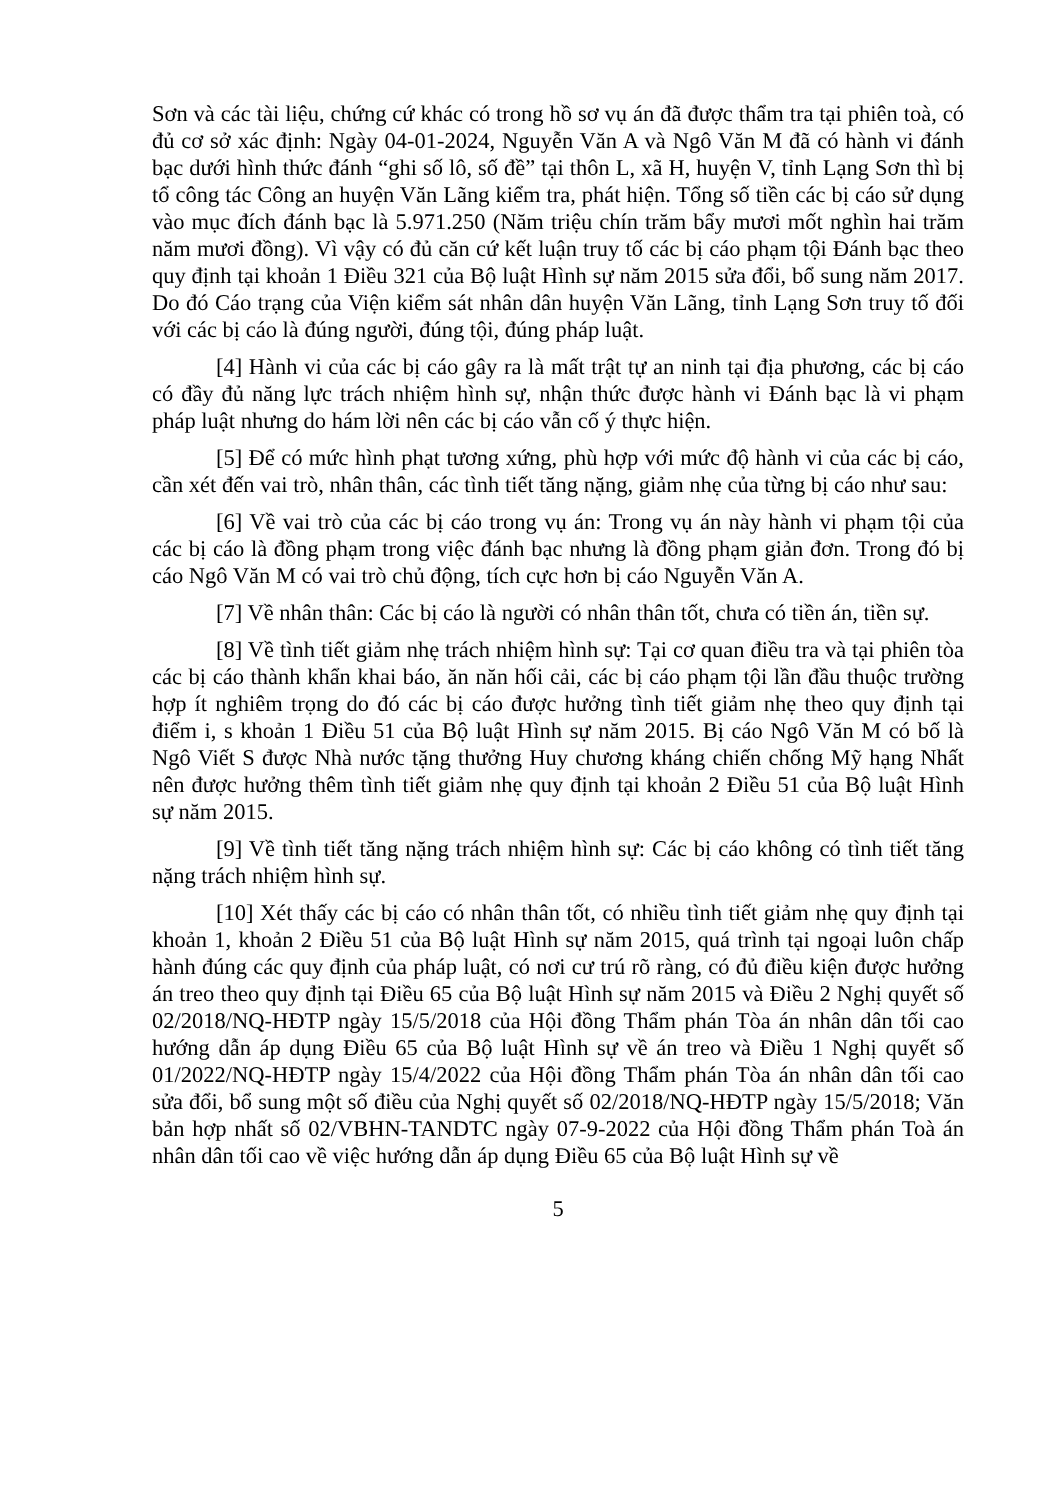Sơn và các tài liệu, chứng cứ khác có trong hồ sơ vụ án đã được thẩm tra tại phiên toà, có đủ cơ sở xác định: Ngày 04-01-2024, Nguyễn Văn A và Ngô Văn M đã có hành vi đánh bạc dưới hình thức đánh “ghi số lô, số đề” tại thôn L, xã H, huyện V, tỉnh Lạng Sơn thì bị tổ công tác Công an huyện Văn Lãng kiểm tra, phát hiện. Tổng số tiền các bị cáo sử dụng vào mục đích đánh bạc là 5.971.250 (Năm triệu chín trăm bẩy mươi mốt nghìn hai trăm năm mươi đồng). Vì vậy có đủ căn cứ kết luận truy tố các bị cáo phạm tội Đánh bạc theo quy định tại khoản 1 Điều 321 của Bộ luật Hình sự năm 2015 sửa đổi, bổ sung năm 2017. Do đó Cáo trạng của Viện kiểm sát nhân dân huyện Văn Lãng, tỉnh Lạng Sơn truy tố đối với các bị cáo là đúng người, đúng tội, đúng pháp luật.
[4] Hành vi của các bị cáo gây ra là mất trật tự an ninh tại địa phương, các bị cáo có đầy đủ năng lực trách nhiệm hình sự, nhận thức được hành vi Đánh bạc là vi phạm pháp luật nhưng do hám lời nên các bị cáo vẫn cố ý thực hiện.
[5] Để có mức hình phạt tương xứng, phù hợp với mức độ hành vi của các bị cáo, cần xét đến vai trò, nhân thân, các tình tiết tăng nặng, giảm nhẹ của từng bị cáo như sau:
[6] Về vai trò của các bị cáo trong vụ án: Trong vụ án này hành vi phạm tội của các bị cáo là đồng phạm trong việc đánh bạc nhưng là đồng phạm giản đơn. Trong đó bị cáo Ngô Văn M có vai trò chủ động, tích cực hơn bị cáo Nguyễn Văn A.
[7] Về nhân thân: Các bị cáo là người có nhân thân tốt, chưa có tiền án, tiền sự.
[8] Về tình tiết giảm nhẹ trách nhiệm hình sự: Tại cơ quan điều tra và tại phiên tòa các bị cáo thành khẩn khai báo, ăn năn hối cải, các bị cáo phạm tội lần đầu thuộc trường hợp ít nghiêm trọng do đó các bị cáo được hưởng tình tiết giảm nhẹ theo quy định tại điểm i, s khoản 1 Điều 51 của Bộ luật Hình sự năm 2015. Bị cáo Ngô Văn M có bố là Ngô Viết S được Nhà nước tặng thưởng Huy chương kháng chiến chống Mỹ hạng Nhất nên được hưởng thêm tình tiết giảm nhẹ quy định tại khoản 2 Điều 51 của Bộ luật Hình sự năm 2015.
[9] Về tình tiết tăng nặng trách nhiệm hình sự: Các bị cáo không có tình tiết tăng nặng trách nhiệm hình sự.
[10] Xét thấy các bị cáo có nhân thân tốt, có nhiều tình tiết giảm nhẹ quy định tại khoản 1, khoản 2 Điều 51 của Bộ luật Hình sự năm 2015, quá trình tại ngoại luôn chấp hành đúng các quy định của pháp luật, có nơi cư trú rõ ràng, có đủ điều kiện được hưởng án treo theo quy định tại Điều 65 của Bộ luật Hình sự năm 2015 và Điều 2 Nghị quyết số 02/2018/NQ-HĐTP ngày 15/5/2018 của Hội đồng Thẩm phán Tòa án nhân dân tối cao hướng dẫn áp dụng Điều 65 của Bộ luật Hình sự về án treo và Điều 1 Nghị quyết số 01/2022/NQ-HĐTP ngày 15/4/2022 của Hội đồng Thẩm phán Tòa án nhân dân tối cao sửa đổi, bổ sung một số điều của Nghị quyết số 02/2018/NQ-HĐTP ngày 15/5/2018; Văn bản hợp nhất số 02/VBHN-TANDTC ngày 07-9-2022 của Hội đồng Thẩm phán Toà án nhân dân tối cao về việc hướng dẫn áp dụng Điều 65 của Bộ luật Hình sự về
5